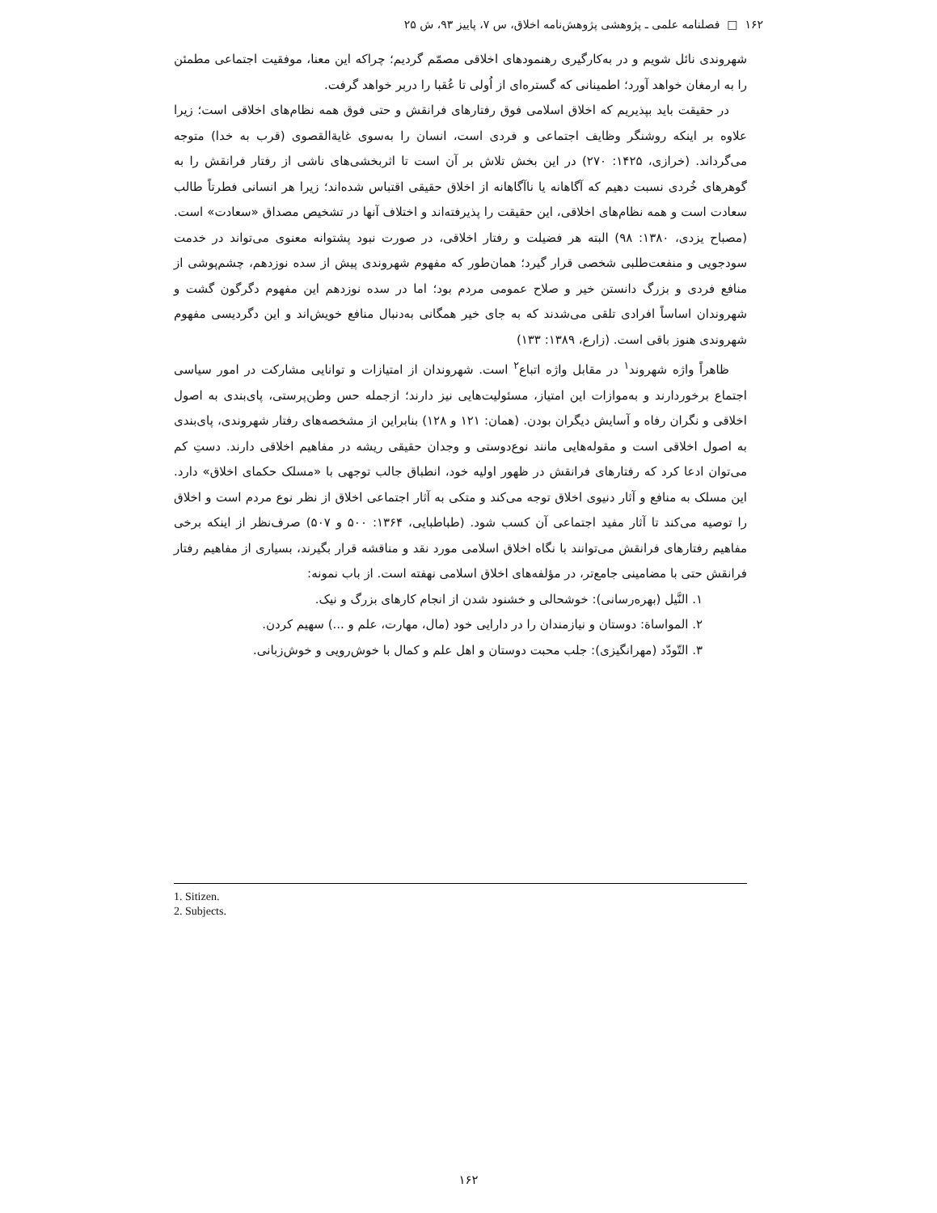۱۶۲ □ فصلنامه علمی ـ پژوهشی پژوهش‌نامه اخلاق، س ۷، پاییز ۹۳، ش ۲۵
شهروندی نائل شویم و در به‌کارگیری رهنمودهای اخلاقی مصمّم گردیم؛ چراکه این معنا، موفقیت اجتماعی مطمئن را به ارمغان خواهد آورد؛ اطمینانی که گستره‌ای از اُولی تا عُقبا را دربر خواهد گرفت.
در حقیقت باید بپذیریم که اخلاق اسلامی فوق رفتارهای فرانقش و حتی فوق همه نظام‌های اخلاقی است؛ زیرا علاوه بر اینکه روشنگر وظایف اجتماعی و فردی است، انسان را به‌سوی غایة‌القصوی (قرب به خدا) متوجه می‌گرداند. (خرازی، ۱۴۲۵: ۲۷۰) در این بخش تلاش بر آن است تا اثربخشی‌های ناشی از رفتار فرانقش را به گوهرهای خُردی نسبت دهیم که آگاهانه یا ناآگاهانه از اخلاق حقیقی اقتباس شده‌اند؛ زیرا هر انسانی فطرتاً طالب سعادت است و همه نظام‌های اخلاقی، این حقیقت را پذیرفته‌اند و اختلاف آنها در تشخیص مصداق «سعادت» است. (مصباح یزدی، ۱۳۸۰: ۹۸) البته هر فضیلت و رفتار اخلاقی، در صورت نبود پشتوانه معنوی می‌تواند در خدمت سودجویی و منفعت‌طلبی شخصی قرار گیرد؛ همان‌طور که مفهوم شهروندی پیش از سده نوزدهم، چشم‌پوشی از منافع فردی و بزرگ دانستن خیر و صلاح عمومی مردم بود؛ اما در سده نوزدهم این مفهوم دگرگون گشت و شهروندان اساساً افرادی تلقی می‌شدند که به جای خیر همگانی به‌دنبال منافع خویش‌اند و این دگردیسی مفهوم شهروندی هنوز باقی است. (زارع، ۱۳۸۹: ۱۳۳)
ظاهراً واژه شهروند<sup>۱</sup> در مقابل واژه اتباع<sup>۲</sup> است. شهروندان از امتیازات و توانایی مشارکت در امور سیاسی اجتماع برخوردارند و به‌موازات این امتیاز، مسئولیت‌هایی نیز دارند؛ ازجمله حس وطن‌پرستی، پای‌بندی به اصول اخلاقی و نگران رفاه و آسایش دیگران بودن. (همان: ۱۲۱ و ۱۲۸) بنابراین از مشخصه‌های رفتار شهروندی، پای‌بندی به اصول اخلاقی است و مقوله‌هایی مانند نوع‌دوستی و وجدان حقیقی ریشه در مفاهیم اخلاقی دارند. دستِ کم می‌توان ادعا کرد که رفتارهای فرانقش در ظهور اولیه خود، انطباق جالب توجهی با «مسلک حکمای اخلاق» دارد. این مسلک به منافع و آثار دنیوی اخلاق توجه می‌کند و متکی به آثار اجتماعی اخلاق از نظر نوع مردم است و اخلاق را توصیه می‌کند تا آثار مفید اجتماعی آن کسب شود. (طباطبایی، ۱۳۶۴: ۵۰۰ و ۵۰۷) صرف‌نظر از اینکه برخی مفاهیم رفتارهای فرانقش می‌توانند با نگاه اخلاق اسلامی مورد نقد و مناقشه قرار بگیرند، بسیاری از مفاهیم رفتار فرانقش حتی با مضامینی جامع‌تر، در مؤلفه‌های اخلاق اسلامی نهفته است. از باب نمونه:
۱. النَّیل (بهره‌رسانی): خوشحالی و خشنود شدن از انجام کارهای بزرگ و نیک.
۲. المواساة: دوستان و نیازمندان را در دارایی خود (مال، مهارت، علم و ...) سهیم کردن.
۳. التّودّد (مهرانگیزی): جلب محبت دوستان و اهل علم و کمال با خوش‌رویی و خوش‌زبانی.
1. Sitizen.
2. Subjects.
۱۶۲